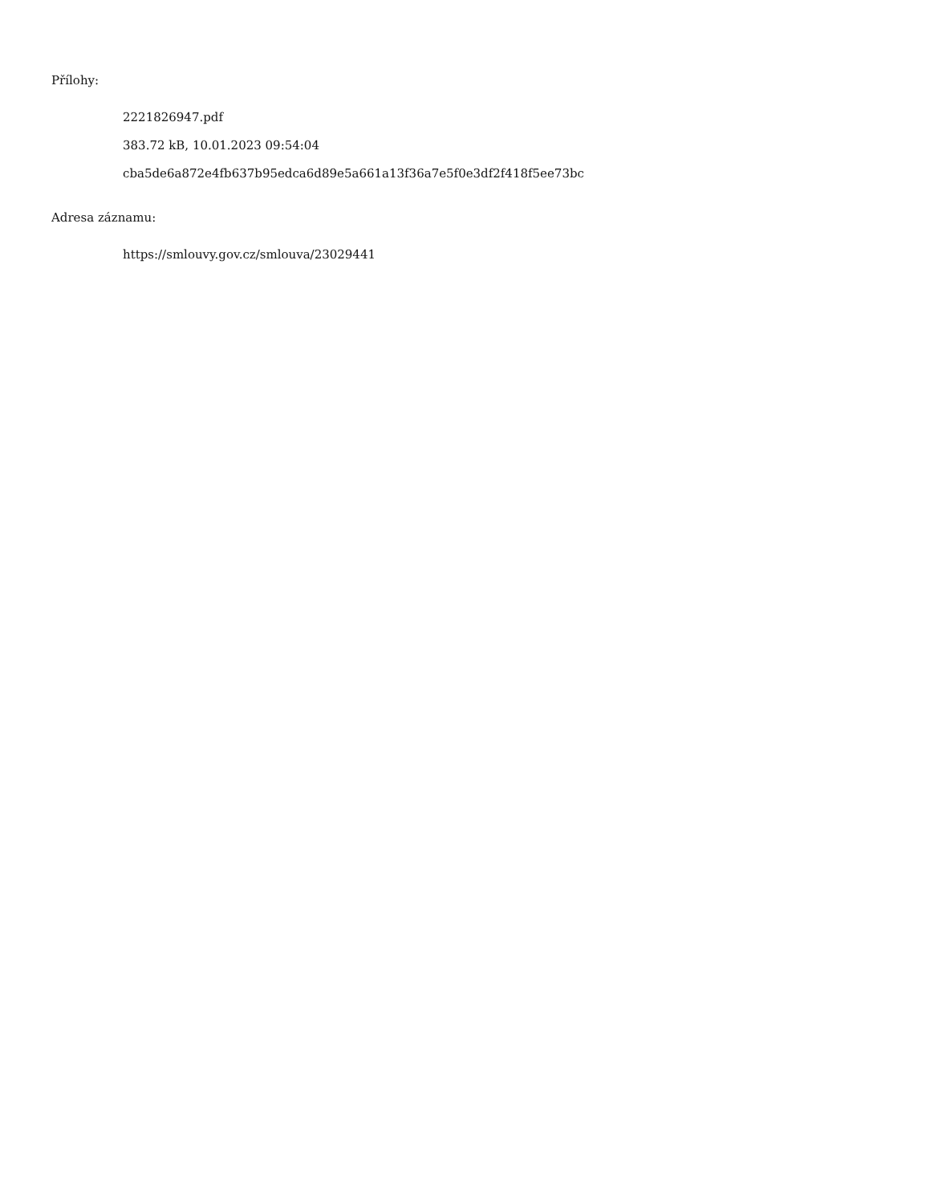Přílohy:
2221826947.pdf
383.72 kB, 10.01.2023 09:54:04
cba5de6a872e4fb637b95edca6d89e5a661a13f36a7e5f0e3df2f418f5ee73bc
Adresa záznamu:
https://smlouvy.gov.cz/smlouva/23029441